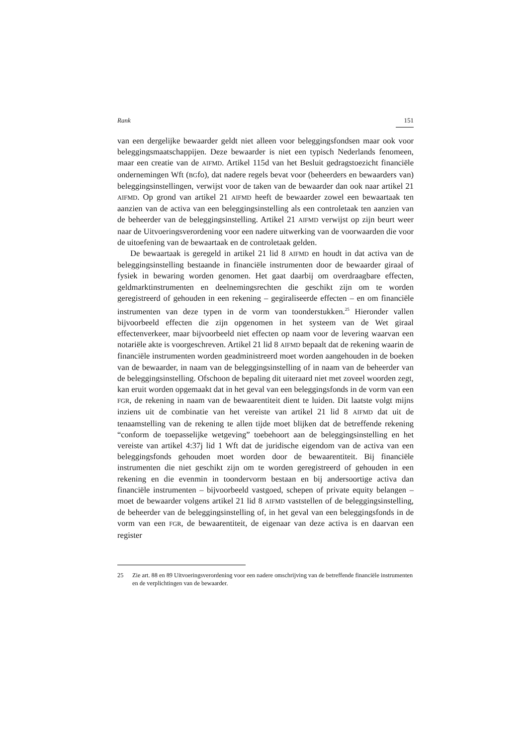Rank 151
van een dergelijke bewaarder geldt niet alleen voor beleggingsfondsen maar ook voor beleggingsmaatschappijen. Deze bewaarder is niet een typisch Nederlands fenomeen, maar een creatie van de AIFMD. Artikel 115d van het Besluit gedragstoezicht financiële ondernemingen Wft (BGfo), dat nadere regels bevat voor (beheerders en bewaarders van) beleggingsinstellingen, verwijst voor de taken van de bewaarder dan ook naar artikel 21 AIFMD. Op grond van artikel 21 AIFMD heeft de bewaarder zowel een bewaartaak ten aanzien van de activa van een beleggingsinstelling als een controletaak ten aanzien van de beheerder van de beleggingsinstelling. Artikel 21 AIFMD verwijst op zijn beurt weer naar de Uitvoeringsverordening voor een nadere uitwerking van de voorwaarden die voor de uitoefening van de bewaartaak en de controletaak gelden.
De bewaartaak is geregeld in artikel 21 lid 8 AIFMD en houdt in dat activa van de beleggingsinstelling bestaande in financiële instrumenten door de bewaarder giraal of fysiek in bewaring worden genomen. Het gaat daarbij om overdraagbare effecten, geldmarktinstrumenten en deelnemingsrechten die geschikt zijn om te worden geregistreerd of gehouden in een rekening – gegiraliseerde effecten – en om financiële instrumenten van deze typen in de vorm van toonderstukken.<sup>25</sup> Hieronder vallen bijvoorbeeld effecten die zijn opgenomen in het systeem van de Wet giraal effectenverkeer, maar bijvoorbeeld niet effecten op naam voor de levering waarvan een notariële akte is voorgeschreven. Artikel 21 lid 8 AIFMD bepaalt dat de rekening waarin de financiële instrumenten worden geadministreerd moet worden aangehouden in de boeken van de bewaarder, in naam van de beleggingsinstelling of in naam van de beheerder van de beleggingsinstelling. Ofschoon de bepaling dit uiteraard niet met zoveel woorden zegt, kan eruit worden opgemaakt dat in het geval van een beleggingsfonds in de vorm van een FGR, de rekening in naam van de bewaarentiteit dient te luiden. Dit laatste volgt mijns inziens uit de combinatie van het vereiste van artikel 21 lid 8 AIFMD dat uit de tenaamstelling van de rekening te allen tijde moet blijken dat de betreffende rekening “conform de toepasselijke wetgeving” toebehoort aan de beleggingsinstelling en het vereiste van artikel 4:37j lid 1 Wft dat de juridische eigendom van de activa van een beleggingsfonds gehouden moet worden door de bewaarentiteit. Bij financiële instrumenten die niet geschikt zijn om te worden geregistreerd of gehouden in een rekening en die evenmin in toondervorm bestaan en bij andersoortige activa dan financiële instrumenten – bijvoorbeeld vastgoed, schepen of private equity belangen – moet de bewaarder volgens artikel 21 lid 8 AIFMD vaststellen of de beleggingsinstelling, de beheerder van de beleggingsinstelling of, in het geval van een beleggingsfonds in de vorm van een FGR, de bewaarentiteit, de eigenaar van deze activa is en daarvan een register
25 Zie art. 88 en 89 Uitvoeringsverordening voor een nadere omschrijving van de betreffende financiële instrumenten en de verplichtingen van de bewaarder.